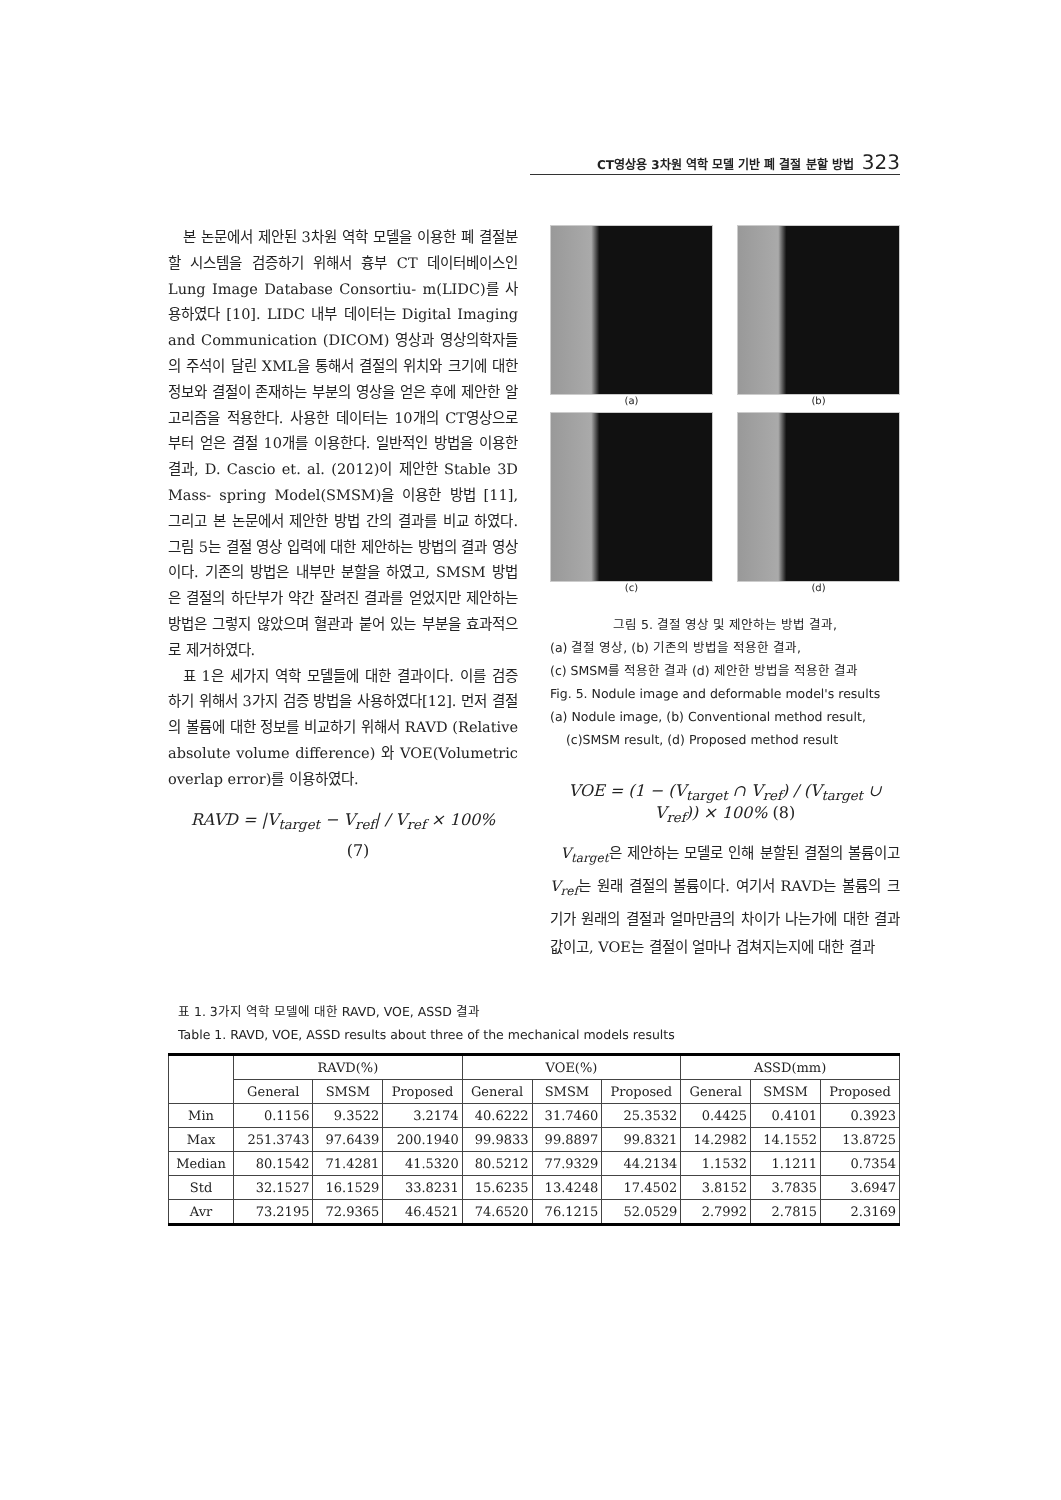CT영상용 3차원 역학 모델 기반 폐 결절 분할 방법 323
본 논문에서 제안된 3차원 역학 모델을 이용한 폐 결절분할 시스템을 검증하기 위해서 흉부 CT 데이터베이스인 Lung Image Database Consortiu- m(LIDC)를 사용하였다 [10]. LIDC 내부 데이터는 Digital Imaging and Communication (DICOM) 영상과 영상의학자들의 주석이 달린 XML을 통해서 결절의 위치와 크기에 대한 정보와 결절이 존재하는 부분의 영상을 얻은 후에 제안한 알고리즘을 적용한다. 사용한 데이터는 10개의 CT영상으로부터 얻은 결절 10개를 이용한다. 일반적인 방법을 이용한 결과, D. Cascio et. al. (2012)이 제안한 Stable 3D Mass- spring Model(SMSM)을 이용한 방법 [11], 그리고 본 논문에서 제안한 방법 간의 결과를 비교 하였다. 그림 5는 결절 영상 입력에 대한 제안하는 방법의 결과 영상이다. 기존의 방법은 내부만 분할을 하였고, SMSM 방법은 결절의 하단부가 약간 잘려진 결과를 얻었지만 제안하는 방법은 그렇지 않았으며 혈관과 붙어 있는 부분을 효과적으로 제거하였다.
표 1은 세가지 역학 모델들에 대한 결과이다. 이를 검증하기 위해서 3가지 검증 방법을 사용하였다[12]. 먼저 결절의 볼륨에 대한 정보를 비교하기 위해서 RAVD (Relative absolute volume difference) 와 VOE(Volumetric overlap error)를 이용하였다.
RAVD = |V<sub>target</sub> − V<sub>ref</sub>| / V<sub>ref</sub> × 100% (7)
(a)
(b)
(c)
(d)
그림 5. 결절 영상 및 제안하는 방법 결과,
(a) 결절 영상, (b) 기존의 방법을 적용한 결과,
(c) SMSM를 적용한 결과 (d) 제안한 방법을 적용한 결과
Fig. 5. Nodule image and deformable model's results
(a) Nodule image, (b) Conventional method result,
(c)SMSM result, (d) Proposed method result
VOE = (1 − (V<sub>target</sub> ∩ V<sub>ref</sub>) / (V<sub>target</sub> ∪ V<sub>ref</sub>)) × 100% (8)
V<sub>target</sub>은 제안하는 모델로 인해 분할된 결절의 볼륨이고 V<sub>ref</sub>는 원래 결절의 볼륨이다. 여기서 RAVD는 볼륨의 크기가 원래의 결절과 얼마만큼의 차이가 나는가에 대한 결과값이고, VOE는 결절이 얼마나 겹쳐지는지에 대한 결과
표 1. 3가지 역학 모델에 대한 RAVD, VOE, ASSD 결과
Table 1. RAVD, VOE, ASSD results about three of the mechanical models results
| | RAVD(%) | | | VOE(%) | | | ASSD(mm) | | |
| --- | --- | --- | --- | --- | --- | --- | --- | --- | --- |
| | General | SMSM | Proposed | General | SMSM | Proposed | General | SMSM | Proposed |
| Min | 0.1156 | 9.3522 | 3.2174 | 40.6222 | 31.7460 | 25.3532 | 0.4425 | 0.4101 | 0.3923 |
| Max | 251.3743 | 97.6439 | 200.1940 | 99.9833 | 99.8897 | 99.8321 | 14.2982 | 14.1552 | 13.8725 |
| Median | 80.1542 | 71.4281 | 41.5320 | 80.5212 | 77.9329 | 44.2134 | 1.1532 | 1.1211 | 0.7354 |
| Std | 32.1527 | 16.1529 | 33.8231 | 15.6235 | 13.4248 | 17.4502 | 3.8152 | 3.7835 | 3.6947 |
| Avr | 73.2195 | 72.9365 | 46.4521 | 74.6520 | 76.1215 | 52.0529 | 2.7992 | 2.7815 | 2.3169 |